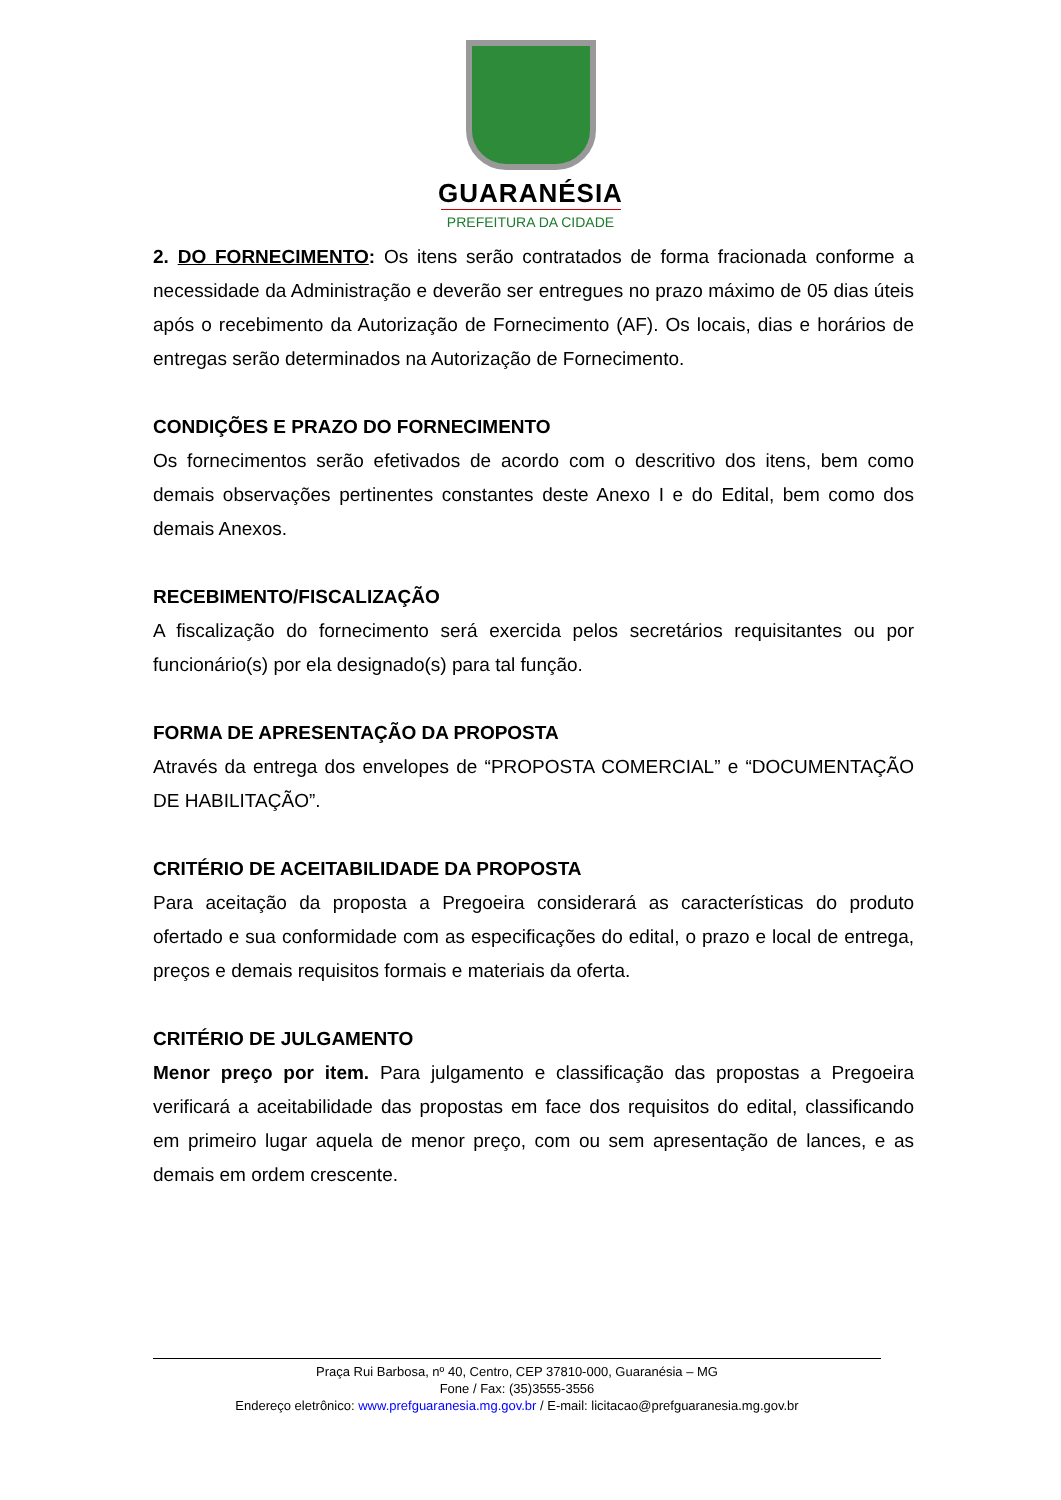GUARANÉSIA
PREFEITURA DA CIDADE
2. DO FORNECIMENTO: Os itens serão contratados de forma fracionada conforme a necessidade da Administração e deverão ser entregues no prazo máximo de 05 dias úteis após o recebimento da Autorização de Fornecimento (AF). Os locais, dias e horários de entregas serão determinados na Autorização de Fornecimento.
CONDIÇÕES E PRAZO DO FORNECIMENTO
Os fornecimentos serão efetivados de acordo com o descritivo dos itens, bem como demais observações pertinentes constantes deste Anexo I e do Edital, bem como dos demais Anexos.
RECEBIMENTO/FISCALIZAÇÃO
A fiscalização do fornecimento será exercida pelos secretários requisitantes ou por funcionário(s) por ela designado(s) para tal função.
FORMA DE APRESENTAÇÃO DA PROPOSTA
Através da entrega dos envelopes de “PROPOSTA COMERCIAL” e “DOCUMENTAÇÃO DE HABILITAÇÃO”.
CRITÉRIO DE ACEITABILIDADE DA PROPOSTA
Para aceitação da proposta a Pregoeira considerará as características do produto ofertado e sua conformidade com as especificações do edital, o prazo e local de entrega, preços e demais requisitos formais e materiais da oferta.
CRITÉRIO DE JULGAMENTO
Menor preço por item. Para julgamento e classificação das propostas a Pregoeira verificará a aceitabilidade das propostas em face dos requisitos do edital, classificando em primeiro lugar aquela de menor preço, com ou sem apresentação de lances, e as demais em ordem crescente.
Praça Rui Barbosa, nº 40, Centro, CEP 37810-000, Guaranésia – MG
Fone / Fax: (35)3555-3556
Endereço eletrônico: www.prefguaranesia.mg.gov.br / E-mail: licitacao@prefguaranesia.mg.gov.br